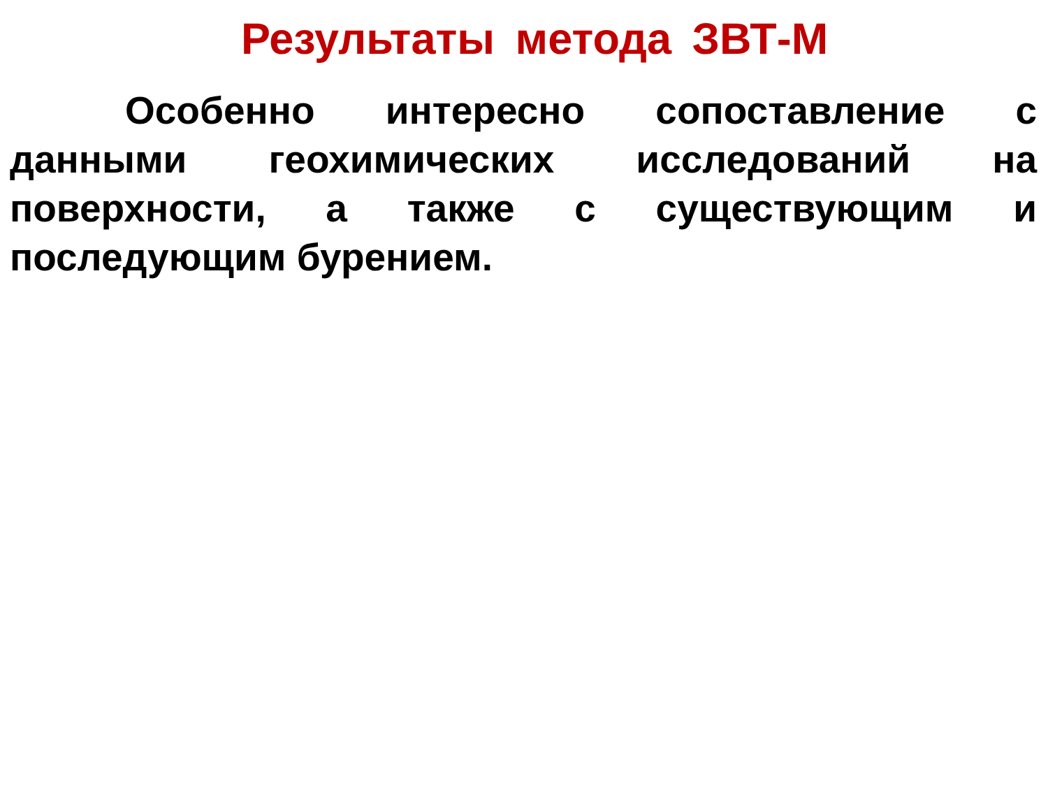Результаты метода ЗВТ-М
Особенно интересно сопоставление с данными геохимических исследований на поверхности, а также с существующим и последующим бурением.